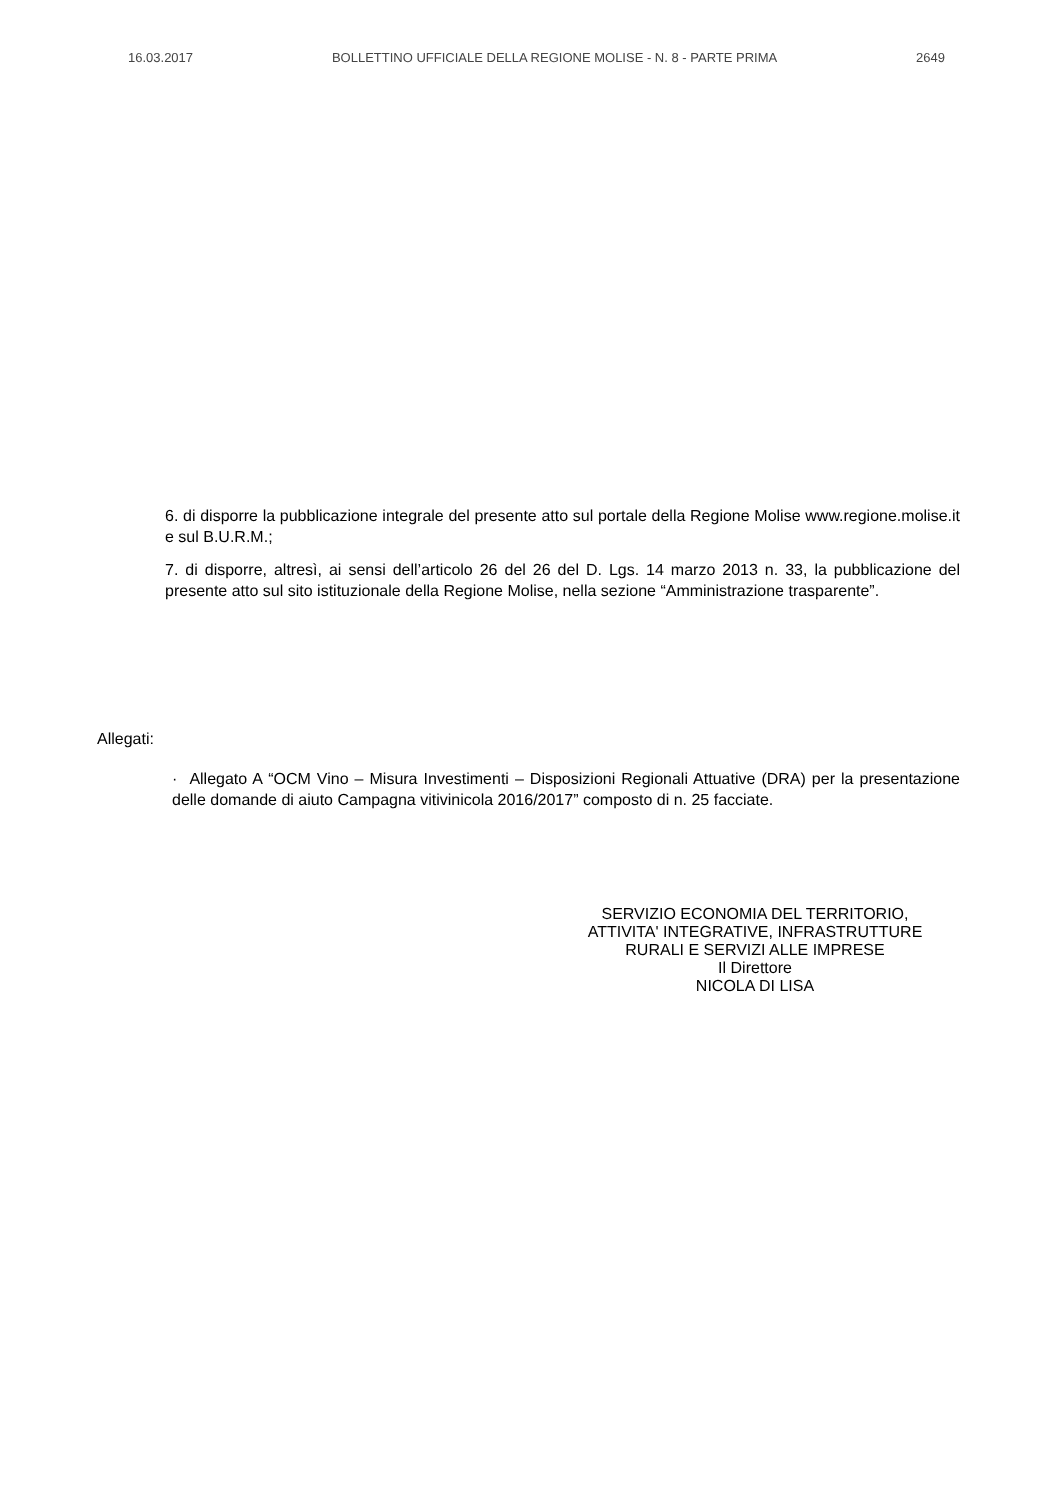16.03.2017 BOLLETTINO UFFICIALE DELLA REGIONE MOLISE - N. 8 - PARTE PRIMA 2649
6. di disporre la pubblicazione integrale del presente atto sul portale della Regione Molise www.regione.molise.it e sul B.U.R.M.;
7. di disporre, altresì, ai sensi dell’articolo 26 del 26 del D. Lgs. 14 marzo 2013 n. 33, la pubblicazione del presente atto sul sito istituzionale della Regione Molise, nella sezione “Amministrazione trasparente”.
Allegati:
· Allegato A “OCM Vino – Misura Investimenti – Disposizioni Regionali Attuative (DRA) per la presentazione delle domande di aiuto Campagna vitivinicola 2016/2017” composto di n. 25 facciate.
SERVIZIO ECONOMIA DEL TERRITORIO,
ATTIVITA' INTEGRATIVE, INFRASTRUTTURE
RURALI E SERVIZI ALLE IMPRESE
Il Direttore
NICOLA DI LISA